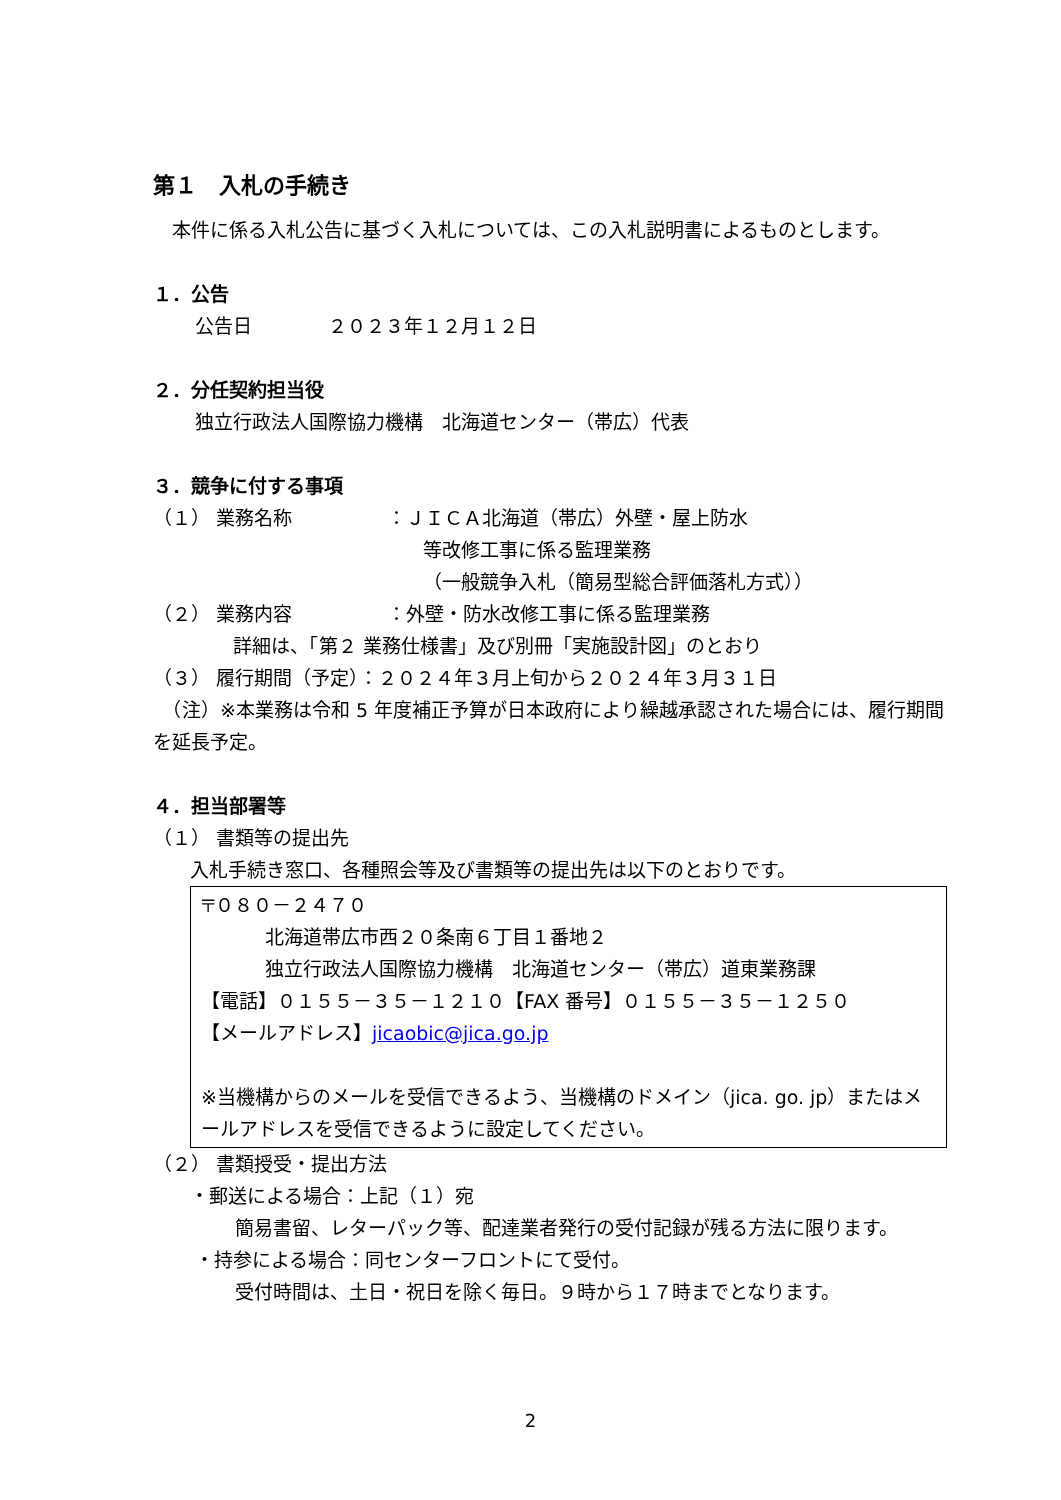第１　入札の手続き
　本件に係る入札公告に基づく入札については、この入札説明書によるものとします。
１．公告
公告日　　　　２０２３年１２月１２日
２．分任契約担当役
独立行政法人国際協力機構　北海道センター（帯広）代表
３．競争に付する事項
（１） 業務名称　　　　　：ＪＩＣＡ北海道（帯広）外壁・屋上防水
等改修工事に係る監理業務
（一般競争入札（簡易型総合評価落札方式））
（２） 業務内容　　　　　：外壁・防水改修工事に係る監理業務
詳細は、「第２ 業務仕様書」及び別冊「実施設計図」のとおり
（３） 履行期間（予定）：２０２４年３月上旬から２０２４年３月３１日
　（注）※本業務は令和 5 年度補正予算が日本政府により繰越承認された場合には、履行期間を延長予定。
４．担当部署等
（１） 書類等の提出先
入札手続き窓口、各種照会等及び書類等の提出先は以下のとおりです。
〒０８０－２４７０
北海道帯広市西２０条南６丁目１番地２
独立行政法人国際協力機構　北海道センター（帯広）道東業務課
【電話】０１５５－３５－１２１０【FAX 番号】０１５５－３５－１２５０
【メールアドレス】jicaobic@jica.go.jp
※当機構からのメールを受信できるよう、当機構のドメイン（jica. go. jp）またはメールアドレスを受信できるように設定してください。
（２） 書類授受・提出方法
・郵送による場合：上記（１）宛
簡易書留、レターパック等、配達業者発行の受付記録が残る方法に限ります。
・持参による場合：同センターフロントにて受付。
受付時間は、土日・祝日を除く毎日。９時から１７時までとなります。
2